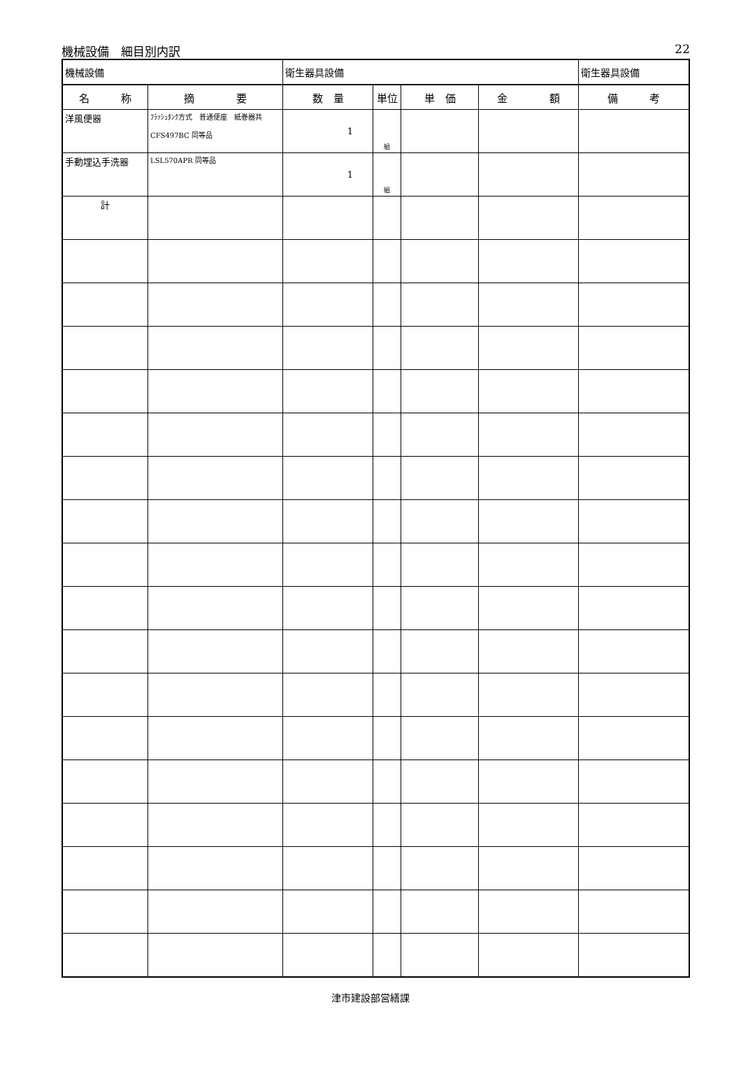機械設備　細目別内訳 22
| 機械設備 | | 衛生器具設備 | | | | 衛生器具設備 |
| 名 称 | 摘 要 | 数 量 | 単位 | 単 価 | 金 額 | 備 考 |
| 洋風便器 | ﾌﾗｯｼｭﾀﾝｸ方式 普通便座 紙巻器共 CFS497BC 同等品 | 1 | 組 | | | |
| 手動埋込手洗器 | LSL570APR 同等品 | 1 | 組 | | | |
| 計 | | | | | | |
津市建設部営繕課